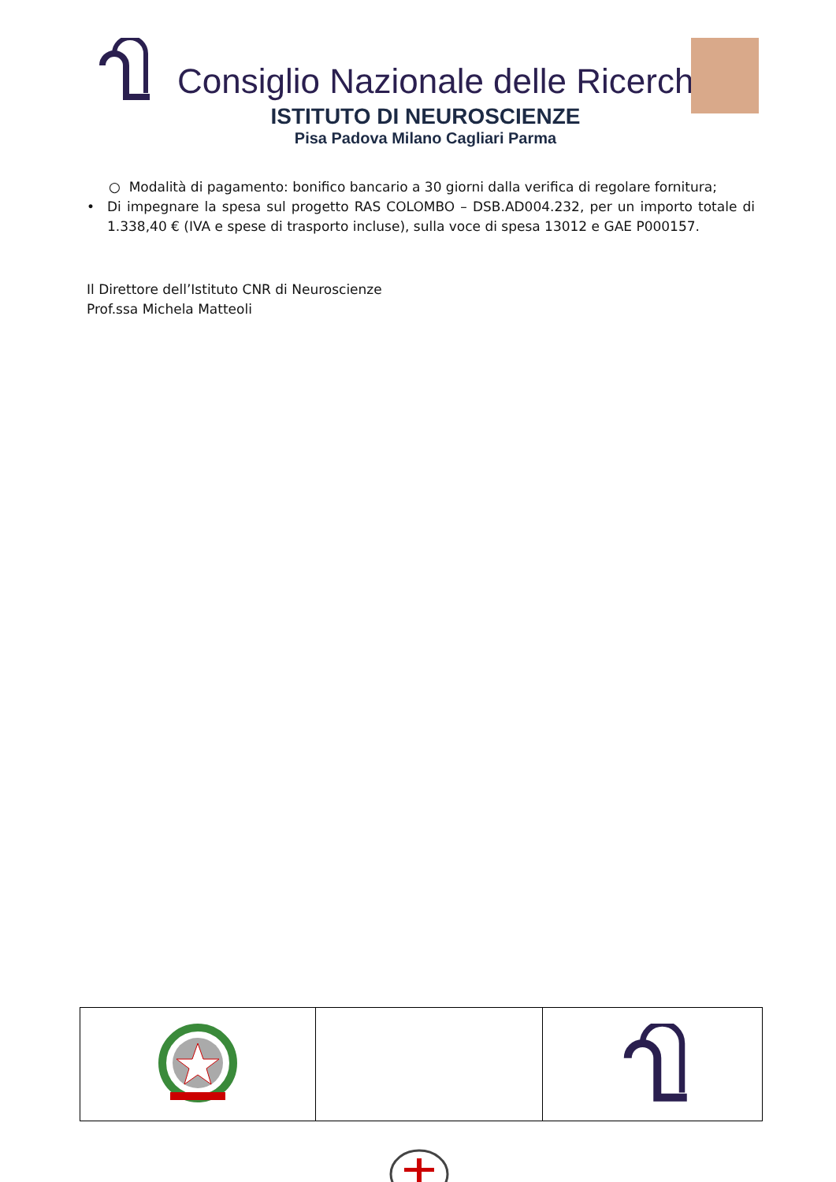Consiglio Nazionale delle Ricerche
ISTITUTO DI NEUROSCIENZE
Pisa Padova Milano Cagliari Parma
○ Modalità di pagamento: bonifico bancario a 30 giorni dalla verifica di regolare fornitura;
• Di impegnare la spesa sul progetto RAS COLOMBO – DSB.AD004.232, per un importo totale di 1.338,40 € (IVA e spese di trasporto incluse), sulla voce di spesa 13012 e GAE P000157.
Il Direttore dell’Istituto CNR di Neuroscienze
Prof.ssa Michela Matteoli